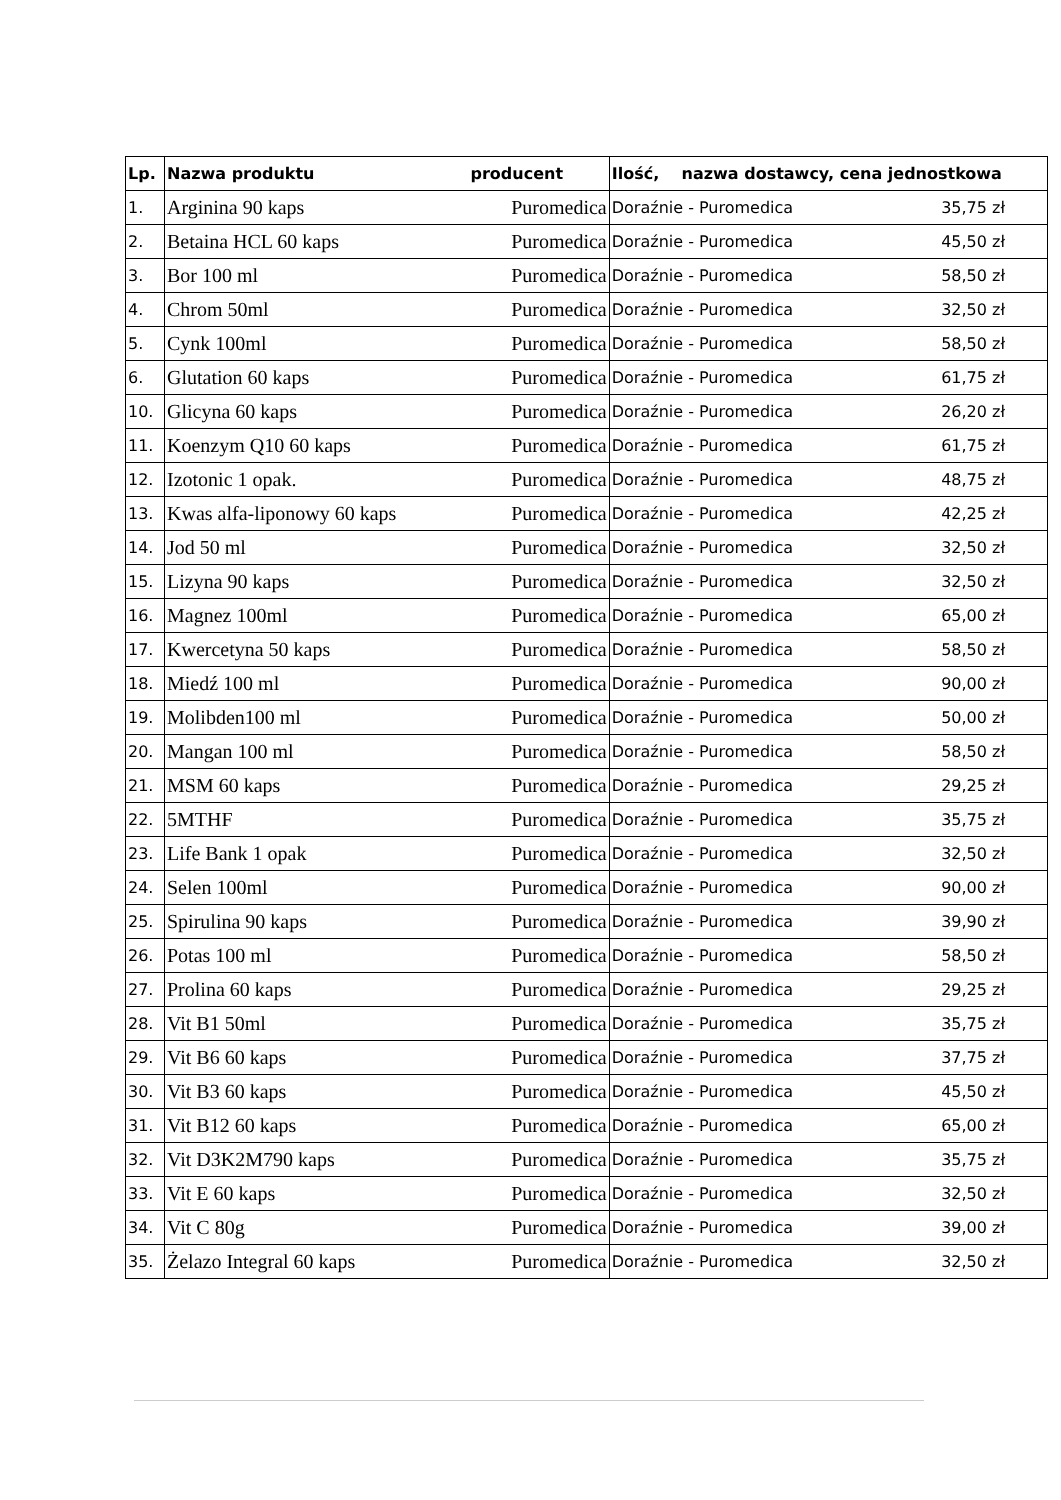| Lp. | Nazwa produktu producent | | Ilość, nazwa dostawcy, cena jednostkowa |
| --- | --- | --- | --- |
| 1. | Arginina 90 kaps | Puromedica | Doraźnie - Puromedica 35,75 zł |
| 2. | Betaina HCL 60 kaps | Puromedica | Doraźnie - Puromedica 45,50 zł |
| 3. | Bor 100 ml | Puromedica | Doraźnie - Puromedica 58,50 zł |
| 4. | Chrom 50ml | Puromedica | Doraźnie - Puromedica 32,50 zł |
| 5. | Cynk 100ml | Puromedica | Doraźnie - Puromedica 58,50 zł |
| 6. | Glutation 60 kaps | Puromedica | Doraźnie - Puromedica 61,75 zł |
| 10. | Glicyna 60 kaps | Puromedica | Doraźnie - Puromedica 26,20 zł |
| 11. | Koenzym Q10 60 kaps | Puromedica | Doraźnie - Puromedica 61,75 zł |
| 12. | Izotonic 1 opak. | Puromedica | Doraźnie - Puromedica 48,75 zł |
| 13. | Kwas alfa-liponowy 60 kaps | Puromedica | Doraźnie - Puromedica 42,25 zł |
| 14. | Jod 50 ml | Puromedica | Doraźnie - Puromedica 32,50 zł |
| 15. | Lizyna 90 kaps | Puromedica | Doraźnie - Puromedica 32,50 zł |
| 16. | Magnez 100ml | Puromedica | Doraźnie - Puromedica 65,00 zł |
| 17. | Kwercetyna 50 kaps | Puromedica | Doraźnie - Puromedica 58,50 zł |
| 18. | Miedź 100 ml | Puromedica | Doraźnie - Puromedica 90,00 zł |
| 19. | Molibden100 ml | Puromedica | Doraźnie - Puromedica 50,00 zł |
| 20. | Mangan 100 ml | Puromedica | Doraźnie - Puromedica 58,50 zł |
| 21. | MSM 60 kaps | Puromedica | Doraźnie - Puromedica 29,25 zł |
| 22. | 5MTHF | Puromedica | Doraźnie - Puromedica 35,75 zł |
| 23. | Life Bank 1 opak | Puromedica | Doraźnie - Puromedica 32,50 zł |
| 24. | Selen 100ml | Puromedica | Doraźnie - Puromedica 90,00 zł |
| 25. | Spirulina 90 kaps | Puromedica | Doraźnie - Puromedica 39,90 zł |
| 26. | Potas 100 ml | Puromedica | Doraźnie - Puromedica 58,50 zł |
| 27. | Prolina 60 kaps | Puromedica | Doraźnie - Puromedica 29,25 zł |
| 28. | Vit B1 50ml | Puromedica | Doraźnie - Puromedica 35,75 zł |
| 29. | Vit B6 60 kaps | Puromedica | Doraźnie - Puromedica 37,75 zł |
| 30. | Vit B3 60 kaps | Puromedica | Doraźnie - Puromedica 45,50 zł |
| 31. | Vit B12 60 kaps | Puromedica | Doraźnie - Puromedica 65,00 zł |
| 32. | Vit D3K2M790 kaps | Puromedica | Doraźnie - Puromedica 35,75 zł |
| 33. | Vit E 60 kaps | Puromedica | Doraźnie - Puromedica 32,50 zł |
| 34. | Vit C 80g | Puromedica | Doraźnie - Puromedica 39,00 zł |
| 35. | Żelazo Integral 60 kaps | Puromedica | Doraźnie - Puromedica 32,50 zł |